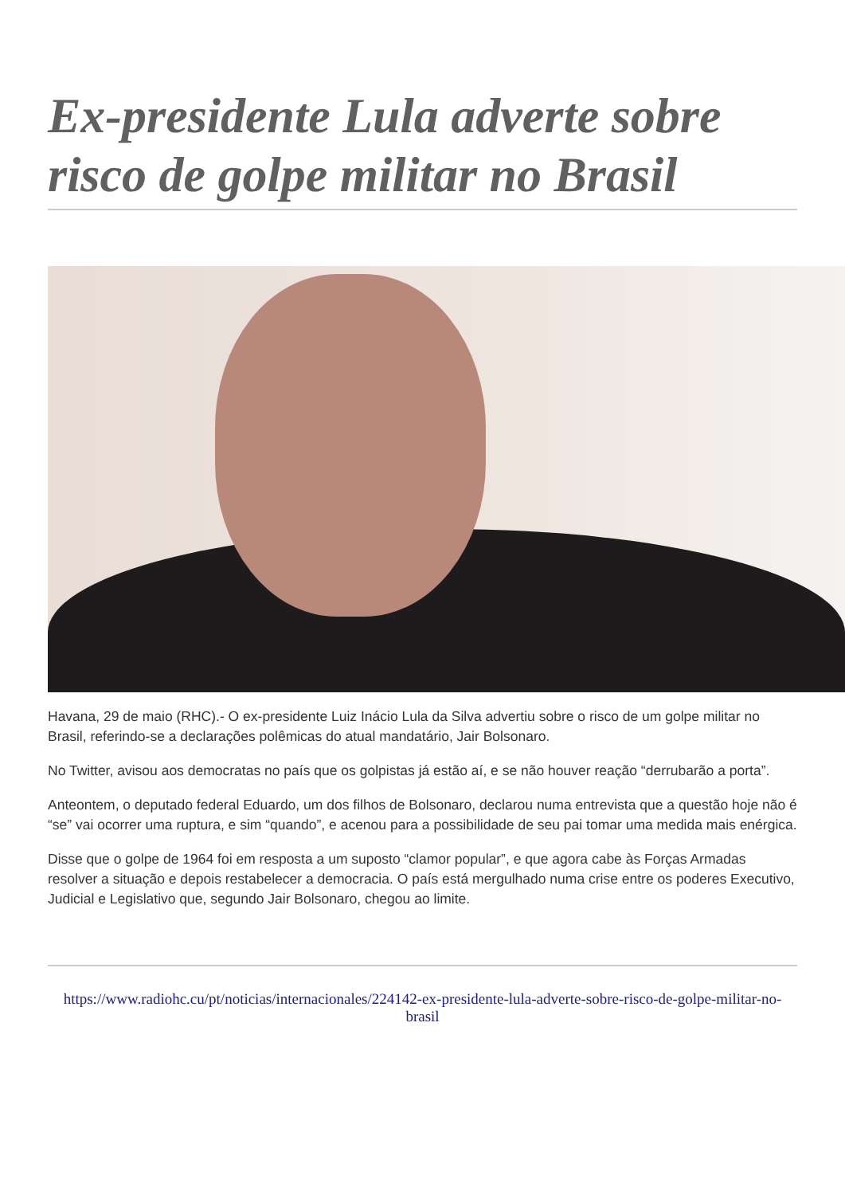Ex-presidente Lula adverte sobre risco de golpe militar no Brasil
Havana, 29 de maio (RHC).- O ex-presidente Luiz Inácio Lula da Silva advertiu sobre o risco de um golpe militar no Brasil, referindo-se a declarações polêmicas do atual mandatário, Jair Bolsonaro.
No Twitter, avisou aos democratas no país que os golpistas já estão aí, e se não houver reação “derrubarão a porta”.
Anteontem, o deputado federal Eduardo, um dos filhos de Bolsonaro, declarou numa entrevista que a questão hoje não é “se” vai ocorrer uma ruptura, e sim “quando”, e acenou para a possibilidade de seu pai tomar uma medida mais enérgica.
Disse que o golpe de 1964 foi em resposta a um suposto “clamor popular”, e que agora cabe às Forças Armadas resolver a situação e depois restabelecer a democracia. O país está mergulhado numa crise entre os poderes Executivo, Judicial e Legislativo que, segundo Jair Bolsonaro, chegou ao limite.
https://www.radiohc.cu/pt/noticias/internacionales/224142-ex-presidente-lula-adverte-sobre-risco-de-golpe-militar-no-brasil